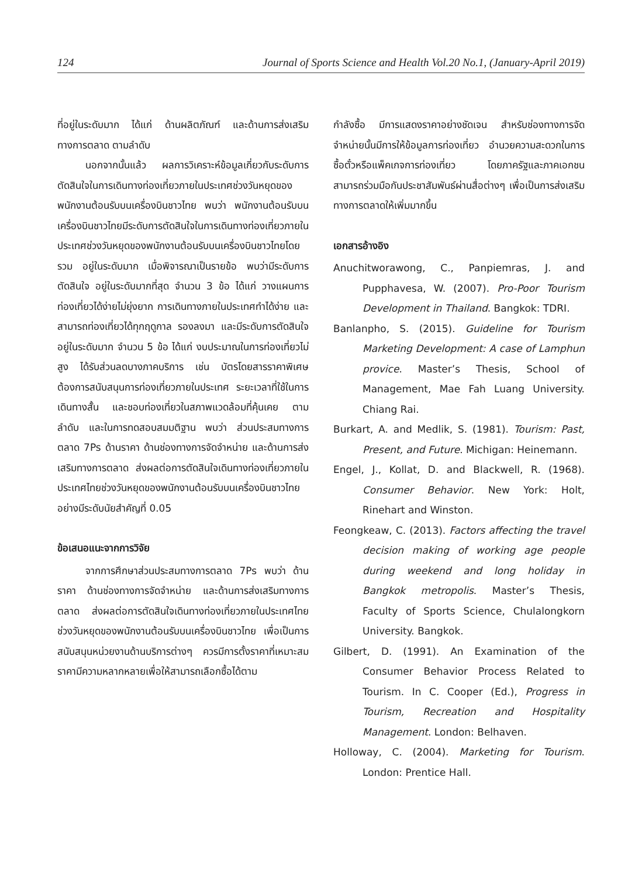124 Journal of Sports Science and Health Vol.20 No.1, (January-April 2019)
ที่อยู่ในระดับมาก ได้แก่ ด้านผลิตภัณฑ์ และด้านการส่งเสริมทางการตลาด ตามลำดับ
นอกจากนั้นแล้ว ผลการวิเคราะห์ข้อมูลเกี่ยวกับระดับการตัดสินใจในการเดินทางท่องเที่ยวภายในประเทศช่วงวันหยุดของพนักงานต้อนรับบนเครื่องบินชาวไทย พบว่า พนักงานต้อนรับบนเครื่องบินชาวไทยมีระดับการตัดสินใจในการเดินทางท่องเที่ยวภายในประเทศช่วงวันหยุดของพนักงานต้อนรับบนเครื่องบินชาวไทยโดยรวม อยู่ในระดับมาก เมื่อพิจารณาเป็นรายข้อ พบว่ามีระดับการตัดสินใจ อยู่ในระดับมากที่สุด จำนวน 3 ข้อ ได้แก่ วางแผนการท่องเที่ยวได้ง่ายไม่ยุ่งยาก การเดินทางภายในประเทศทำได้ง่าย และสามารถท่องเที่ยวได้ทุกฤดูกาล รองลงมา และมีระดับการตัดสินใจ อยู่ในระดับมาก จำนวน 5 ข้อ ได้แก่ งบประมาณในการท่องเที่ยวไม่สูง ได้รับส่วนลดบางภาคบริการ เช่น บัตรโดยสารราคาพิเศษ ต้องการสนับสนุนการท่องเที่ยวภายในประเทศ ระยะเวลาที่ใช้ในการเดินทางสั้น และชอบท่องเที่ยวในสภาพแวดล้อมที่คุ้นเคย ตามลำดับ และในการทดสอบสมมติฐาน พบว่า ส่วนประสมทางการตลาด 7Ps ด้านราคา ด้านช่องทางการจัดจำหน่าย และด้านการส่งเสริมทางการตลาด ส่งผลต่อการตัดสินใจเดินทางท่องเที่ยวภายในประเทศไทยช่วงวันหยุดของพนักงานต้อนรับบนเครื่องบินชาวไทยอย่างมีระดับนัยสำคัญที่ 0.05
ข้อเสนอแนะจากการวิจัย
จากการศึกษาส่วนประสมทางการตลาด 7Ps พบว่า ด้านราคา ด้านช่องทางการจัดจำหน่าย และด้านการส่งเสริมทางการตลาด ส่งผลต่อการตัดสินใจเดินทางท่องเที่ยวภายในประเทศไทยช่วงวันหยุดของพนักงานต้อนรับบนเครื่องบินชาวไทย เพื่อเป็นการสนับสนุนหน่วยงานด้านบริการต่างๆ ควรมีการตั้งราคาที่เหมาะสม ราคามีความหลากหลายเพื่อให้สามารถเลือกซื้อได้ตาม
กำลังซื้อ มีการแสดงราคาอย่างชัดเจน สำหรับช่องทางการจัดจำหน่ายนั้นมีการให้ข้อมูลการท่องเที่ยว อำนวยความสะดวกในการซื้อตั๋วหรือแพ็คเกจการท่องเที่ยว โดยภาครัฐและภาคเอกชนสามารถร่วมมือกันประชาสัมพันธ์ผ่านสื่อต่างๆ เพื่อเป็นการส่งเสริมทางการตลาดให้เพิ่มมากขึ้น
เอกสารอ้างอิง
Anuchitworawong, C., Panpiemras, J. and Pupphavesa, W. (2007). Pro-Poor Tourism Development in Thailand. Bangkok: TDRI.
Banlanpho, S. (2015). Guideline for Tourism Marketing Development: A case of Lamphun provice. Master’s Thesis, School of Management, Mae Fah Luang University. Chiang Rai.
Burkart, A. and Medlik, S. (1981). Tourism: Past, Present, and Future. Michigan: Heinemann.
Engel, J., Kollat, D. and Blackwell, R. (1968). Consumer Behavior. New York: Holt, Rinehart and Winston.
Feongkeaw, C. (2013). Factors affecting the travel decision making of working age people during weekend and long holiday in Bangkok metropolis. Master’s Thesis, Faculty of Sports Science, Chulalongkorn University. Bangkok.
Gilbert, D. (1991). An Examination of the Consumer Behavior Process Related to Tourism. In C. Cooper (Ed.), Progress in Tourism, Recreation and Hospitality Management. London: Belhaven.
Holloway, C. (2004). Marketing for Tourism. London: Prentice Hall.